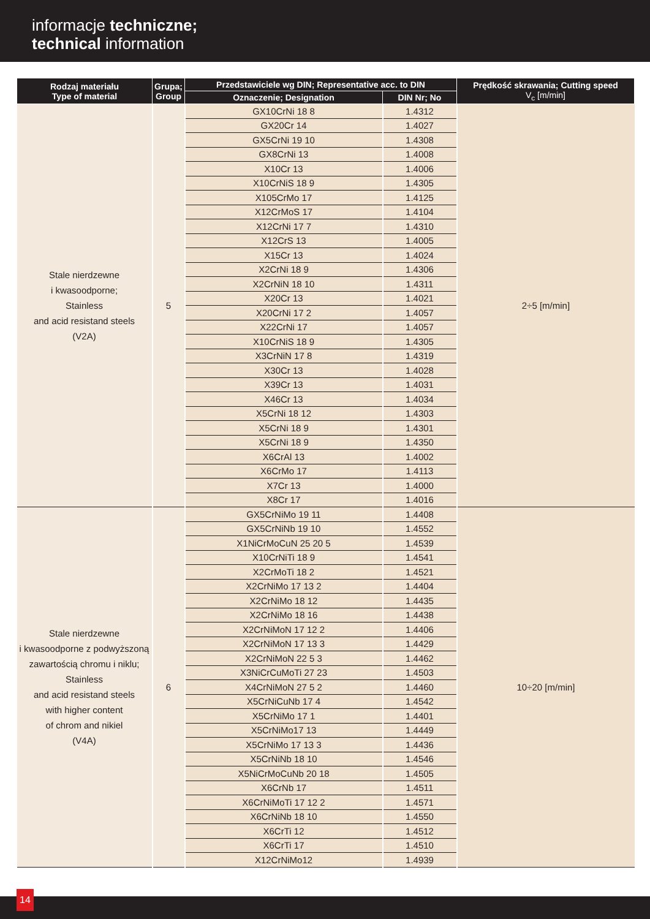informacje techniczne;
technical information
| Rodzaj materiału Type of material | Grupa; Group | Przedstawiciele wg DIN; Representative acc. to DIN | | Prędkość skrawania; Cutting speed V<sub>c</sub> [m/min] |
| --- | --- | --- | --- | --- |
| | | Oznaczenie; Designation | DIN Nr; No | |
| Stale nierdzewne i kwasoodporne; Stainless and acid resistand steels (V2A) | 5 | GX10CrNi 18 8 | 1.4312 | 2÷5 [m/min] |
| | | GX20Cr 14 | 1.4027 | |
| | | GX5CrNi 19 10 | 1.4308 | |
| | | GX8CrNi 13 | 1.4008 | |
| | | X10Cr 13 | 1.4006 | |
| | | X10CrNiS 18 9 | 1.4305 | |
| | | X105CrMo 17 | 1.4125 | |
| | | X12CrMoS 17 | 1.4104 | |
| | | X12CrNi 17 7 | 1.4310 | |
| | | X12CrS 13 | 1.4005 | |
| | | X15Cr 13 | 1.4024 | |
| | | X2CrNi 18 9 | 1.4306 | |
| | | X2CrNiN 18 10 | 1.4311 | |
| | | X20Cr 13 | 1.4021 | |
| | | X20CrNi 17 2 | 1.4057 | |
| | | X22CrNi 17 | 1.4057 | |
| | | X10CrNiS 18 9 | 1.4305 | |
| | | X3CrNiN 17 8 | 1.4319 | |
| | | X30Cr 13 | 1.4028 | |
| | | X39Cr 13 | 1.4031 | |
| | | X46Cr 13 | 1.4034 | |
| | | X5CrNi 18 12 | 1.4303 | |
| | | X5CrNi 18 9 | 1.4301 | |
| | | X5CrNi 18 9 | 1.4350 | |
| | | X6CrAl 13 | 1.4002 | |
| | | X6CrMo 17 | 1.4113 | |
| | | X7Cr 13 | 1.4000 | |
| | | X8Cr 17 | 1.4016 | |
| Stale nierdzewne i kwasoodporne z podwyższoną zawartością chromu i niklu; Stainless and acid resistand steels with higher content of chrom and nikiel (V4A) | 6 | GX5CrNiMo 19 11 | 1.4408 | 10÷20 [m/min] |
| | | GX5CrNiNb 19 10 | 1.4552 | |
| | | X1NiCrMoCuN 25 20 5 | 1.4539 | |
| | | X10CrNiTi 18 9 | 1.4541 | |
| | | X2CrMoTi 18 2 | 1.4521 | |
| | | X2CrNiMo 17 13 2 | 1.4404 | |
| | | X2CrNiMo 18 12 | 1.4435 | |
| | | X2CrNiMo 18 16 | 1.4438 | |
| | | X2CrNiMoN 17 12 2 | 1.4406 | |
| | | X2CrNiMoN 17 13 3 | 1.4429 | |
| | | X2CrNiMoN 22 5 3 | 1.4462 | |
| | | X3NiCrCuMoTi 27 23 | 1.4503 | |
| | | X4CrNiMoN 27 5 2 | 1.4460 | |
| | | X5CrNiCuNb 17 4 | 1.4542 | |
| | | X5CrNiMo 17 1 | 1.4401 | |
| | | X5CrNiMo17 13 | 1.4449 | |
| | | X5CrNiMo 17 13 3 | 1.4436 | |
| | | X5CrNiNb 18 10 | 1.4546 | |
| | | X5NiCrMoCuNb 20 18 | 1.4505 | |
| | | X6CrNb 17 | 1.4511 | |
| | | X6CrNiMoTi 17 12 2 | 1.4571 | |
| | | X6CrNiNb 18 10 | 1.4550 | |
| | | X6CrTi 12 | 1.4512 | |
| | | X6CrTi 17 | 1.4510 | |
| | | X12CrNiMo12 | 1.4939 | |
14